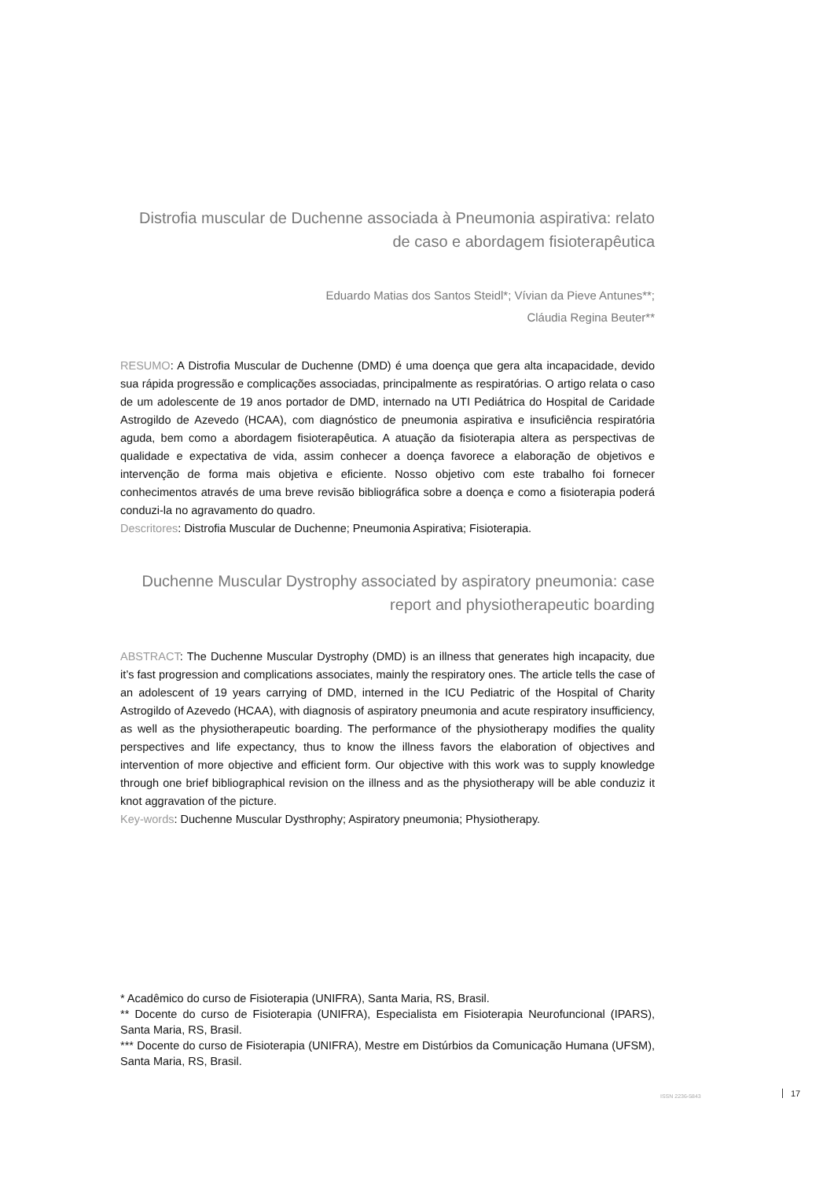Distrofia muscular de Duchenne associada à Pneumonia aspirativa: relato de caso e abordagem fisioterapêutica
Eduardo Matias dos Santos Steidl*; Vívian da Pieve Antunes**;
Cláudia Regina Beuter**
RESUMO: A Distrofia Muscular de Duchenne (DMD) é uma doença que gera alta incapacidade, devido sua rápida progressão e complicações associadas, principalmente as respiratórias. O artigo relata o caso de um adolescente de 19 anos portador de DMD, internado na UTI Pediátrica do Hospital de Caridade Astrogildo de Azevedo (HCAA), com diagnóstico de pneumonia aspirativa e insuficiência respiratória aguda, bem como a abordagem fisioterapêutica. A atuação da fisioterapia altera as perspectivas de qualidade e expectativa de vida, assim conhecer a doença favorece a elaboração de objetivos e intervenção de forma mais objetiva e eficiente. Nosso objetivo com este trabalho foi fornecer conhecimentos através de uma breve revisão bibliográfica sobre a doença e como a fisioterapia poderá conduzi-la no agravamento do quadro.
Descritores: Distrofia Muscular de Duchenne; Pneumonia Aspirativa; Fisioterapia.
Duchenne Muscular Dystrophy associated by aspiratory pneumonia: case report and physiotherapeutic boarding
ABSTRACT: The Duchenne Muscular Dystrophy (DMD) is an illness that generates high incapacity, due it’s fast progression and complications associates, mainly the respiratory ones. The article tells the case of an adolescent of 19 years carrying of DMD, interned in the ICU Pediatric of the Hospital of Charity Astrogildo of Azevedo (HCAA), with diagnosis of aspiratory pneumonia and acute respiratory insufficiency, as well as the physiotherapeutic boarding. The performance of the physiotherapy modifies the quality perspectives and life expectancy, thus to know the illness favors the elaboration of objectives and intervention of more objective and efficient form. Our objective with this work was to supply knowledge through one brief bibliographical revision on the illness and as the physiotherapy will be able conduziz it knot aggravation of the picture.
Key-words: Duchenne Muscular Dysthrophy; Aspiratory pneumonia; Physiotherapy.
* Acadêmico do curso de Fisioterapia (UNIFRA), Santa Maria, RS, Brasil.
** Docente do curso de Fisioterapia (UNIFRA), Especialista em Fisioterapia Neurofuncional (IPARS), Santa Maria, RS, Brasil.
*** Docente do curso de Fisioterapia (UNIFRA), Mestre em Distúrbios da Comunicação Humana (UFSM), Santa Maria, RS, Brasil.
ISSN 2236-5843 17